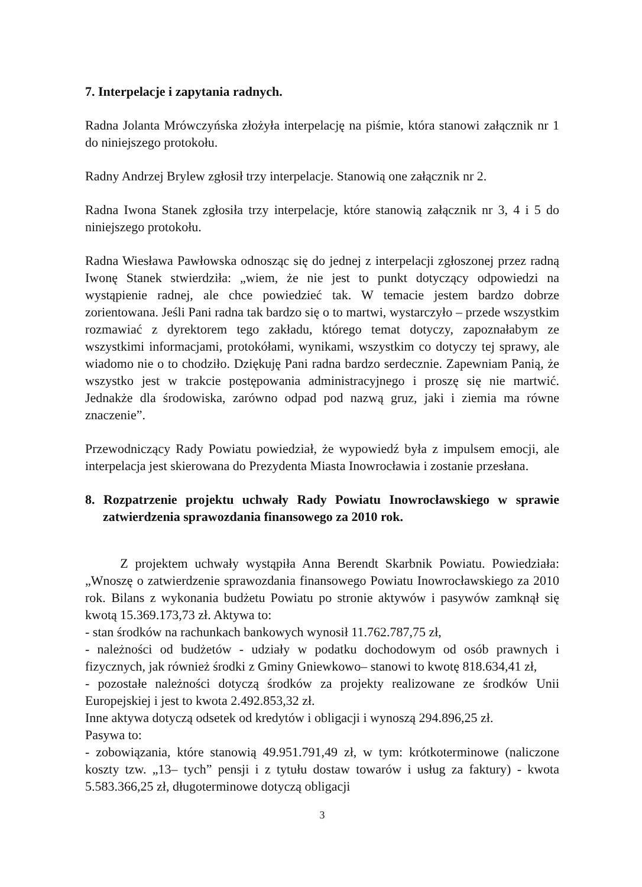7. Interpelacje i zapytania radnych.
Radna Jolanta Mrówczyńska złożyła interpelację na piśmie, która stanowi załącznik nr 1 do niniejszego protokołu.
Radny Andrzej Brylew zgłosił trzy interpelacje. Stanowią one załącznik nr 2.
Radna Iwona Stanek zgłosiła trzy interpelacje, które stanowią załącznik nr 3, 4 i 5 do niniejszego protokołu.
Radna Wiesława Pawłowska odnosząc się do jednej z interpelacji zgłoszonej przez radną Iwonę Stanek stwierdziła: „wiem, że nie jest to punkt dotyczący odpowiedzi na wystąpienie radnej, ale chce powiedzieć tak. W temacie jestem bardzo dobrze zorientowana. Jeśli Pani radna tak bardzo się o to martwi, wystarczyło – przede wszystkim rozmawiać z dyrektorem tego zakładu, którego temat dotyczy, zapoznałabym ze wszystkimi informacjami, protokółami, wynikami, wszystkim co dotyczy tej sprawy, ale wiadomo nie o to chodziło. Dziękuję Pani radna bardzo serdecznie. Zapewniam Panią, że wszystko jest w trakcie postępowania administracyjnego i proszę się nie martwić. Jednakże dla środowiska, zarówno odpad pod nazwą gruz, jaki i ziemia ma równe znaczenie”.
Przewodniczący Rady Powiatu powiedział, że wypowiedź była z impulsem emocji, ale interpelacja jest skierowana do Prezydenta Miasta Inowrocławia i zostanie przesłana.
8. Rozpatrzenie projektu uchwały Rady Powiatu Inowrocławskiego w sprawie zatwierdzenia sprawozdania finansowego za 2010 rok.
Z projektem uchwały wystąpiła Anna Berendt Skarbnik Powiatu. Powiedziała: „Wnoszę o zatwierdzenie sprawozdania finansowego Powiatu Inowrocławskiego za 2010 rok. Bilans z wykonania budżetu Powiatu po stronie aktywów i pasywów zamknął się kwotą 15.369.173,73 zł. Aktywa to:
- stan środków na rachunkach bankowych wynosił 11.762.787,75 zł,
- należności od budżetów - udziały w podatku dochodowym od osób prawnych i fizycznych, jak również środki z Gminy Gniewkowo– stanowi to kwotę 818.634,41 zł,
- pozostałe należności dotyczą środków za projekty realizowane ze środków Unii Europejskiej i jest to kwota 2.492.853,32 zł.
Inne aktywa dotyczą odsetek od kredytów i obligacji i wynoszą 294.896,25 zł.
Pasywa to:
- zobowiązania, które stanowią 49.951.791,49 zł, w tym: krótkoterminowe (naliczone koszty tzw. „13– tych” pensji i z tytułu dostaw towarów i usług za faktury) - kwota 5.583.366,25 zł, długoterminowe dotyczą obligacji
3